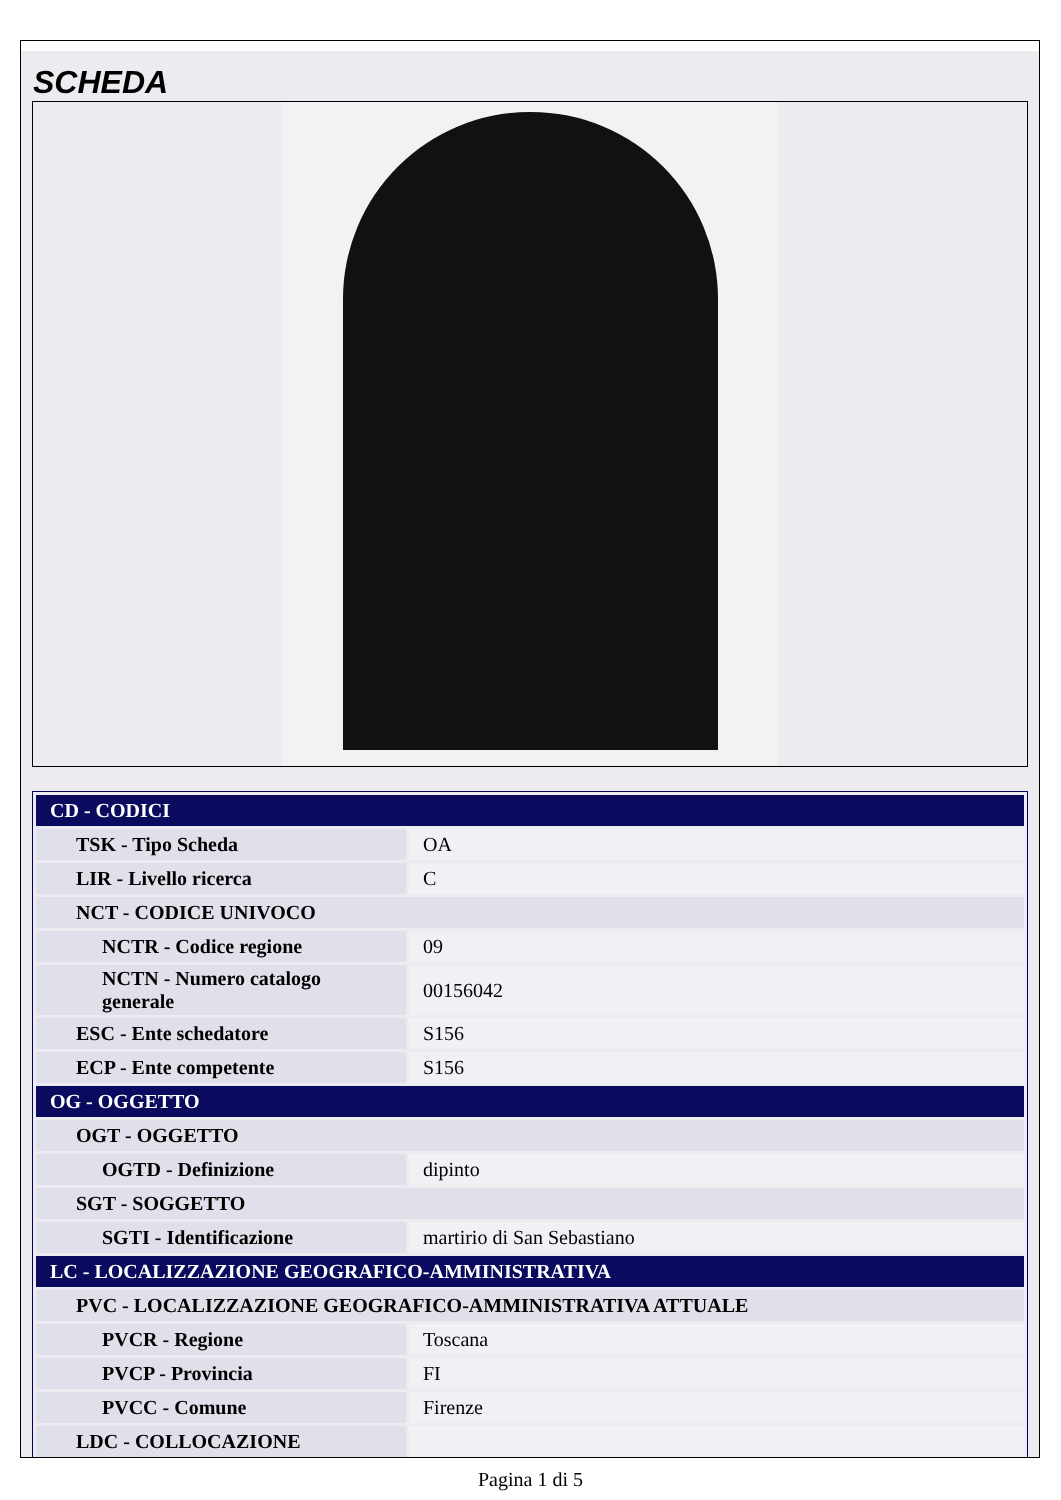SCHEDA
| CD - CODICI | |
| TSK - Tipo Scheda | OA |
| LIR - Livello ricerca | C |
| NCT - CODICE UNIVOCO | |
| NCTR - Codice regione | 09 |
| NCTN - Numero catalogo generale | 00156042 |
| ESC - Ente schedatore | S156 |
| ECP - Ente competente | S156 |
| OG - OGGETTO | |
| OGT - OGGETTO | |
| OGTD - Definizione | dipinto |
| SGT - SOGGETTO | |
| SGTI - Identificazione | martirio di San Sebastiano |
| LC - LOCALIZZAZIONE GEOGRAFICO-AMMINISTRATIVA | |
| PVC - LOCALIZZAZIONE GEOGRAFICO-AMMINISTRATIVA ATTUALE | |
| PVCR - Regione | Toscana |
| PVCP - Provincia | FI |
| PVCC - Comune | Firenze |
| LDC - COLLOCAZIONE | |
Pagina 1 di 5